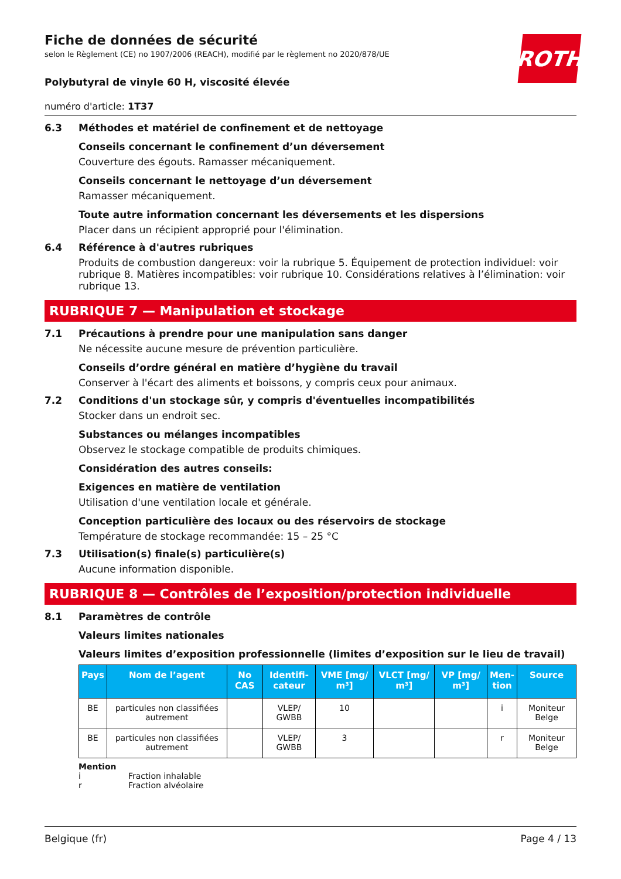ROTH
Fiche de données de sécurité
selon le Règlement (CE) no 1907/2006 (REACH), modifié par le règlement no 2020/878/UE
Polybutyral de vinyle 60 H, viscosité élevée
numéro d'article: 1T37
6.3 Méthodes et matériel de confinement et de nettoyage
Conseils concernant le confinement d’un déversement
Couverture des égouts. Ramasser mécaniquement.
Conseils concernant le nettoyage d’un déversement
Ramasser mécaniquement.
Toute autre information concernant les déversements et les dispersions
Placer dans un récipient approprié pour l'élimination.
6.4 Référence à d'autres rubriques
Produits de combustion dangereux: voir la rubrique 5. Équipement de protection individuel: voir rubrique 8. Matières incompatibles: voir rubrique 10. Considérations relatives à l’élimination: voir rubrique 13.
RUBRIQUE 7 — Manipulation et stockage
7.1 Précautions à prendre pour une manipulation sans danger
Ne nécessite aucune mesure de prévention particulière.
Conseils d’ordre général en matière d’hygiène du travail
Conserver à l'écart des aliments et boissons, y compris ceux pour animaux.
7.2 Conditions d'un stockage sûr, y compris d'éventuelles incompatibilités
Stocker dans un endroit sec.
Substances ou mélanges incompatibles
Observez le stockage compatible de produits chimiques.
Considération des autres conseils:
Exigences en matière de ventilation
Utilisation d'une ventilation locale et générale.
Conception particulière des locaux ou des réservoirs de stockage
Température de stockage recommandée: 15 – 25 °C
7.3 Utilisation(s) finale(s) particulière(s)
Aucune information disponible.
RUBRIQUE 8 — Contrôles de l’exposition/protection individuelle
8.1 Paramètres de contrôle
Valeurs limites nationales
Valeurs limites d’exposition professionnelle (limites d’exposition sur le lieu de travail)
| Pays | Nom de l’agent | No CAS | Identifi- cateur | VME [mg/ m³] | VLCT [mg/ m³] | VP [mg/ m³] | Men- tion | Source |
| --- | --- | --- | --- | --- | --- | --- | --- | --- |
| BE | particules non classifiées autrement | | VLEP/ GWBB | 10 | | | i | Moniteur Belge |
| BE | particules non classifiées autrement | | VLEP/ GWBB | 3 | | | r | Moniteur Belge |
Mention
i Fraction inhalable
r Fraction alvéolaire
Belgique (fr) Page 4 / 13